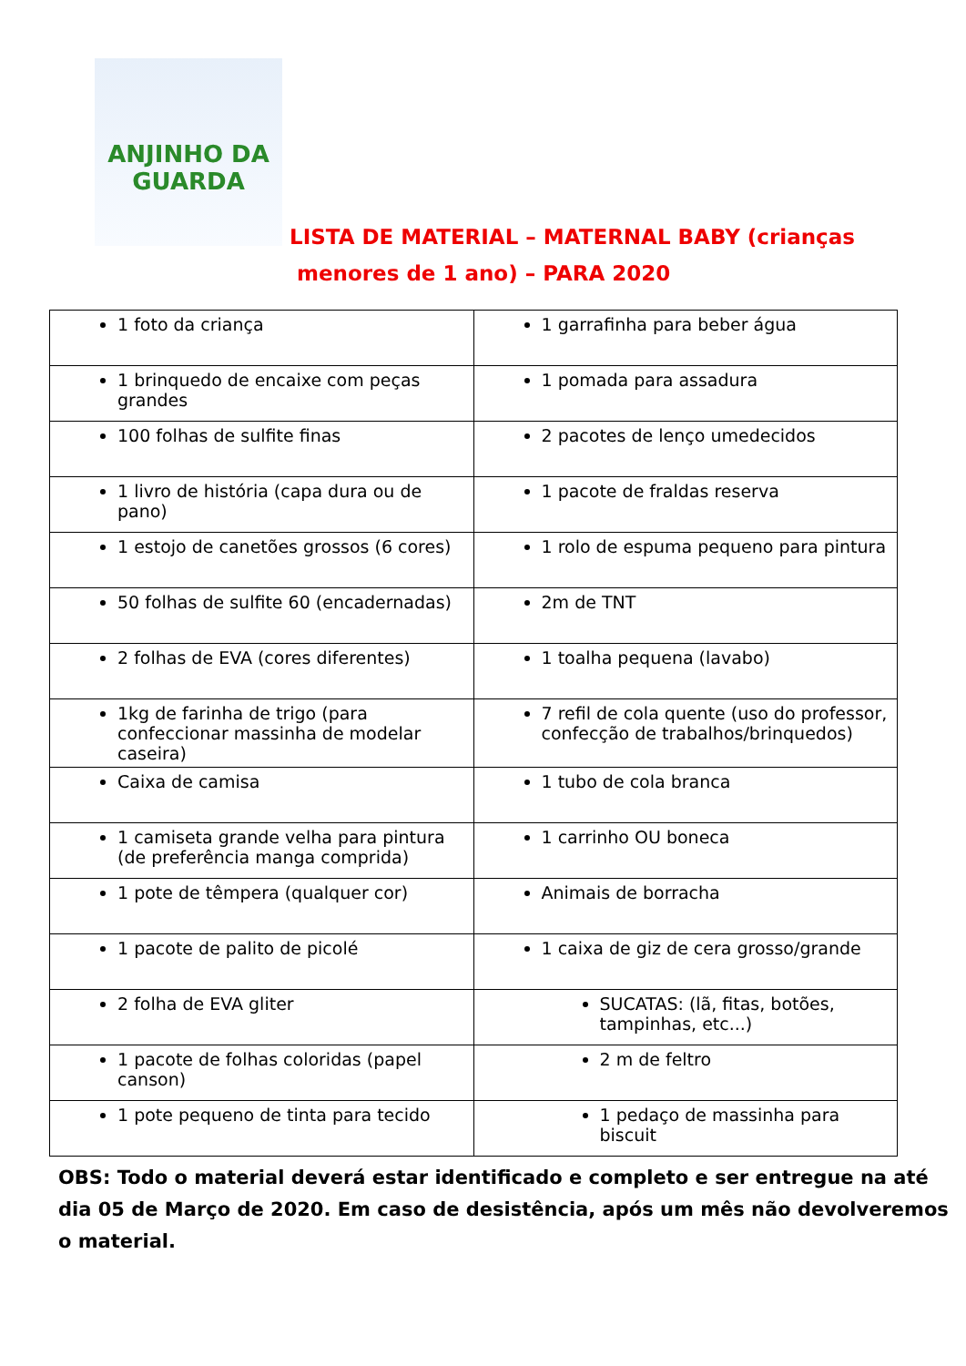ANJINHO DA
GUARDA
LISTA DE MATERIAL – MATERNAL BABY (crianças
menores de 1 ano) – PARA 2020
| 1 foto da criança | 1 garrafinha para beber água |
| 1 brinquedo de encaixe com peças grandes | 1 pomada para assadura |
| 100 folhas de sulfite finas | 2 pacotes de lenço umedecidos |
| 1 livro de história (capa dura ou de pano) | 1 pacote de fraldas reserva |
| 1 estojo de canetões grossos (6 cores) | 1 rolo de espuma pequeno para pintura |
| 50 folhas de sulfite 60 (encadernadas) | 2m de TNT |
| 2 folhas de EVA (cores diferentes) | 1 toalha pequena (lavabo) |
| 1kg de farinha de trigo (para confeccionar massinha de modelar caseira) | 7 refil de cola quente (uso do professor, confecção de trabalhos/brinquedos) |
| Caixa de camisa | 1 tubo de cola branca |
| 1 camiseta grande velha para pintura (de preferência manga comprida) | 1 carrinho OU boneca |
| 1 pote de têmpera (qualquer cor) | Animais de borracha |
| 1 pacote de palito de picolé | 1 caixa de giz de cera grosso/grande |
| 2 folha de EVA gliter | SUCATAS: (lã, fitas, botões, tampinhas, etc...) |
| 1 pacote de folhas coloridas (papel canson) | 2 m de feltro |
| 1 pote pequeno de tinta para tecido | 1 pedaço de massinha para biscuit |
OBS: Todo o material deverá estar identificado e completo e ser entregue na até dia 05 de Março de 2020. Em caso de desistência, após um mês não devolveremos o material.